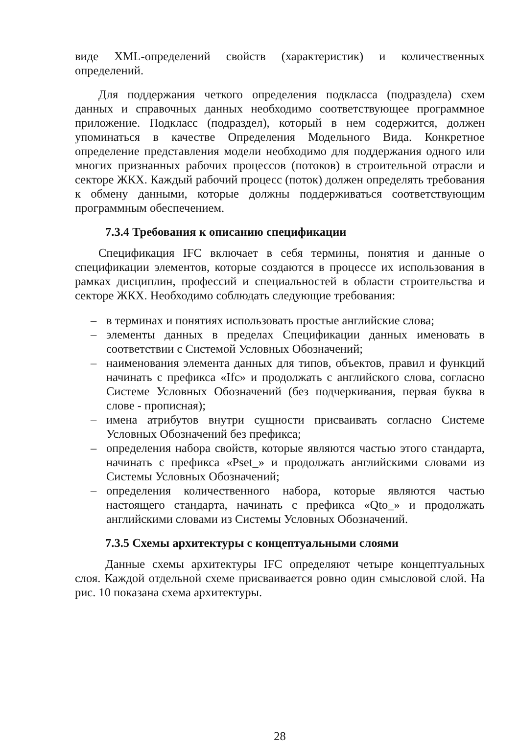виде XML-определений свойств (характеристик) и количественных определений.
Для поддержания четкого определения подкласса (подраздела) схем данных и справочных данных необходимо соответствующее программное приложение. Подкласс (подраздел), который в нем содержится, должен упоминаться в качестве Определения Модельного Вида. Конкретное определение представления модели необходимо для поддержания одного или многих признанных рабочих процессов (потоков) в строительной отрасли и секторе ЖКХ. Каждый рабочий процесс (поток) должен определять требования к обмену данными, которые должны поддерживаться соответствующим программным обеспечением.
7.3.4 Требования к описанию спецификации
Спецификация IFC включает в себя термины, понятия и данные о спецификации элементов, которые создаются в процессе их использования в рамках дисциплин, профессий и специальностей в области строительства и секторе ЖКХ. Необходимо соблюдать следующие требования:
– в терминах и понятиях использовать простые английские слова;
– элементы данных в пределах Спецификации данных именовать в соответствии с Системой Условных Обозначений;
– наименования элемента данных для типов, объектов, правил и функций начинать с префикса «Ifc» и продолжать с английского слова, согласно Системе Условных Обозначений (без подчеркивания, первая буква в слове - прописная);
– имена атрибутов внутри сущности присваивать согласно Системе Условных Обозначений без префикса;
– определения набора свойств, которые являются частью этого стандарта, начинать с префикса «Pset_» и продолжать английскими словами из Системы Условных Обозначений;
– определения количественного набора, которые являются частью настоящего стандарта, начинать с префикса «Qto_» и продолжать английскими словами из Системы Условных Обозначений.
7.3.5 Схемы архитектуры с концептуальными слоями
Данные схемы архитектуры IFC определяют четыре концептуальных слоя. Каждой отдельной схеме присваивается ровно один смысловой слой. На рис. 10 показана схема архитектуры.
28